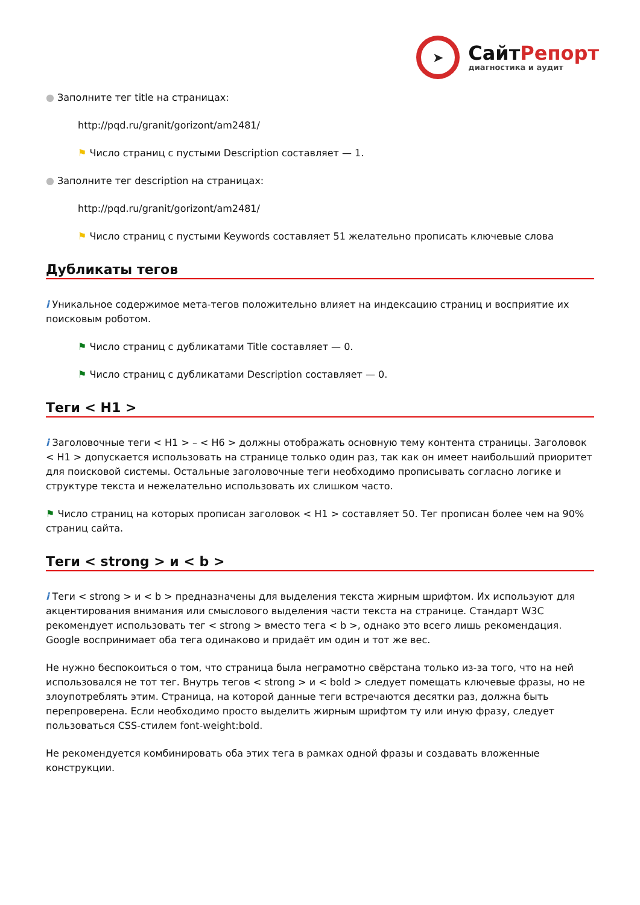➤
СайтРепорт
диагностика и аудит
● Заполните тег title на страницах:
http://pqd.ru/granit/gorizont/am2481/
⚑ Число страниц с пустыми Description составляет — 1.
● Заполните тег description на страницах:
http://pqd.ru/granit/gorizont/am2481/
⚑ Число страниц с пустыми Keywords составляет 51 желательно прописать ключевые слова
Дубликаты тегов
i Уникальное содержимое мета-тегов положительно влияет на индексацию страниц и восприятие их поисковым роботом.
⚑ Число страниц с дубликатами Title составляет — 0.
⚑ Число страниц с дубликатами Description составляет — 0.
Теги < H1 >
i Заголовочные теги < H1 > – < H6 > должны отображать основную тему контента страницы. Заголовок < H1 > допускается использовать на странице только один раз, так как он имеет наибольший приоритет для поисковой системы. Остальные заголовочные теги необходимо прописывать согласно логике и структуре текста и нежелательно использовать их слишком часто.
⚑ Число страниц на которых прописан заголовок < H1 > составляет 50. Тег прописан более чем на 90% страниц сайта.
Теги < strong > и < b >
i Теги < strong > и < b > предназначены для выделения текста жирным шрифтом. Их используют для акцентирования внимания или смыслового выделения части текста на странице. Стандарт W3C рекомендует использовать тег < strong > вместо тега < b >, однако это всего лишь рекомендация. Google воспринимает оба тега одинаково и придаёт им один и тот же вес.
Не нужно беспокоиться о том, что страница была неграмотно свёрстана только из-за того, что на ней использовался не тот тег. Внутрь тегов < strong > и < bold > следует помещать ключевые фразы, но не злоупотреблять этим. Страница, на которой данные теги встречаются десятки раз, должна быть перепроверена. Если необходимо просто выделить жирным шрифтом ту или иную фразу, следует пользоваться CSS-стилем font-weight:bold.
Не рекомендуется комбинировать оба этих тега в рамках одной фразы и создавать вложенные конструкции.